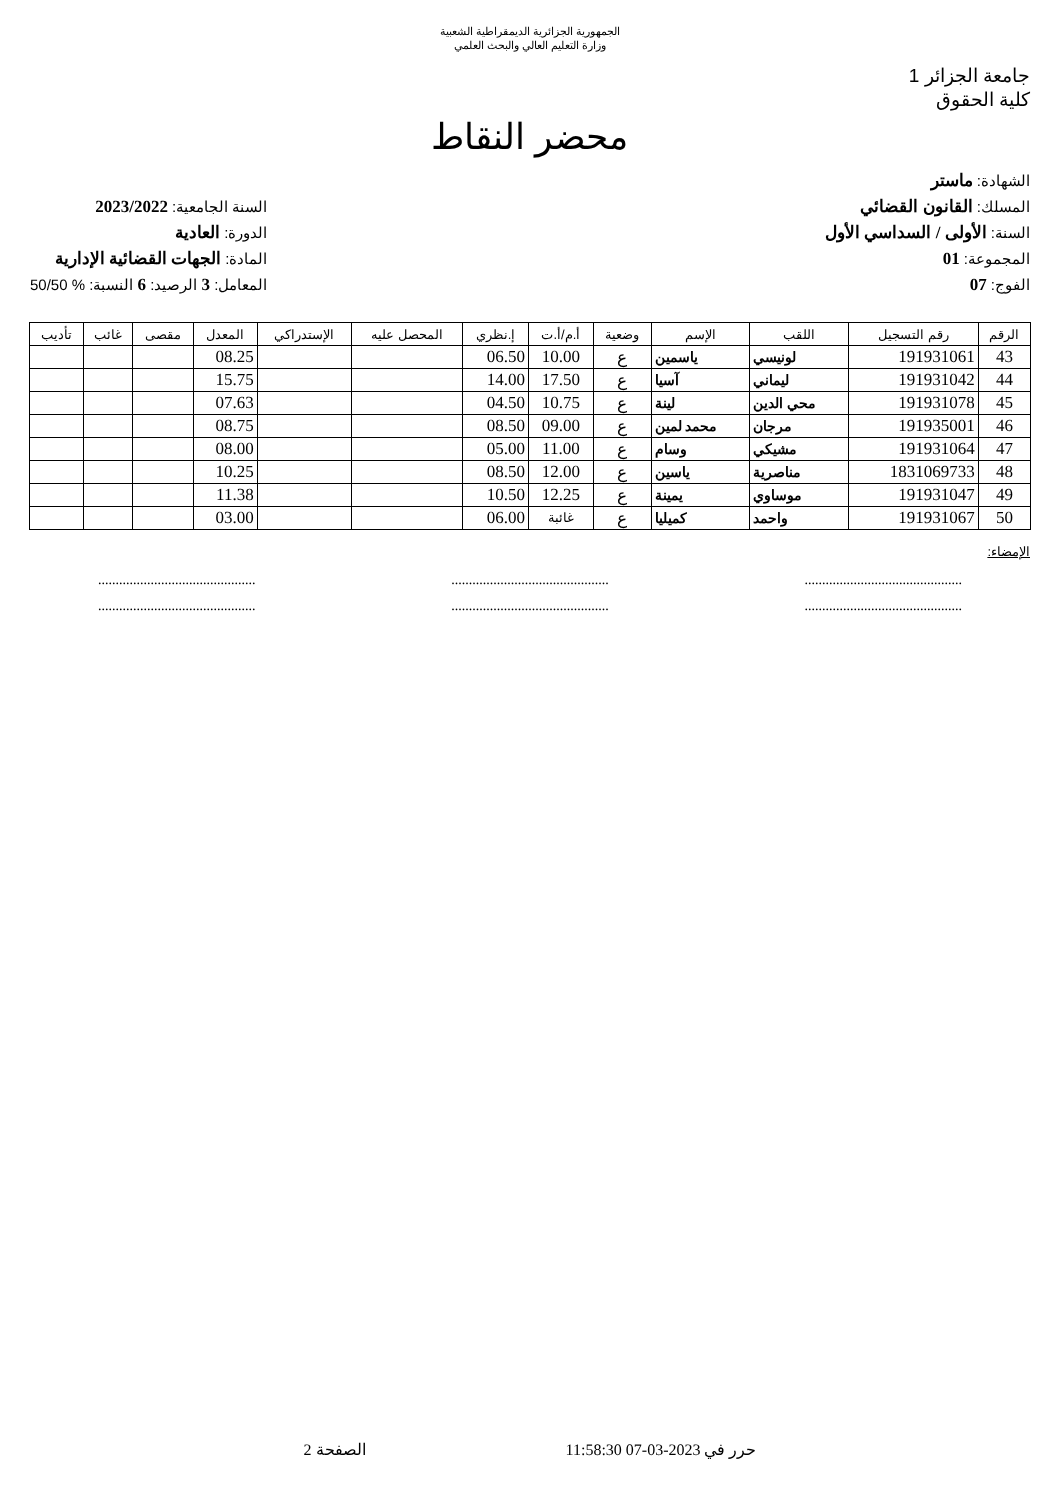الجمهورية الجزائرية الديمقراطية الشعبية
وزارة التعليم العالي والبحث العلمي
جامعة الجزائر 1
كلية الحقوق
محضر النقاط
الشهادة: ماستر
المسلك: القانون القضائي
السنة: الأولى / السداسي الأول
المجموعة: 01
الفوج: 07
السنة الجامعية: 2023/2022
الدورة: العادية
المادة: الجهات القضائية الإدارية
المعامل: 3 الرصيد: 6 النسبة: % 50/50
| الرقم | رقم التسجيل | اللقب | الإسم | وضعية | أ.م/أ.ت | إ.نظري | المحصل عليه | الإستدراكي | المعدل | مقصى | غائب | تأديب |
| --- | --- | --- | --- | --- | --- | --- | --- | --- | --- | --- | --- | --- |
| 43 | 191931061 | لونيسي | ياسمين | ع | 10.00 | 06.50 | | | 08.25 | | | |
| 44 | 191931042 | ليماني | آسيا | ع | 17.50 | 14.00 | | | 15.75 | | | |
| 45 | 191931078 | محي الدين | لينة | ع | 10.75 | 04.50 | | | 07.63 | | | |
| 46 | 191935001 | مرجان | محمد لمين | ع | 09.00 | 08.50 | | | 08.75 | | | |
| 47 | 191931064 | مشيكي | وسام | ع | 11.00 | 05.00 | | | 08.00 | | | |
| 48 | 1831069733 | مناصرية | ياسين | ع | 12.00 | 08.50 | | | 10.25 | | | |
| 49 | 191931047 | موساوي | يمينة | ع | 12.25 | 10.50 | | | 11.38 | | | |
| 50 | 191931067 | واحمد | كميليا | ع | غائبة | 06.00 | | | 03.00 | | | |
الإمضاء:
.............................................
.............................................
.............................................
.............................................
.............................................
.............................................
حرر في 2023-03-07 11:58:30 الصفحة 2